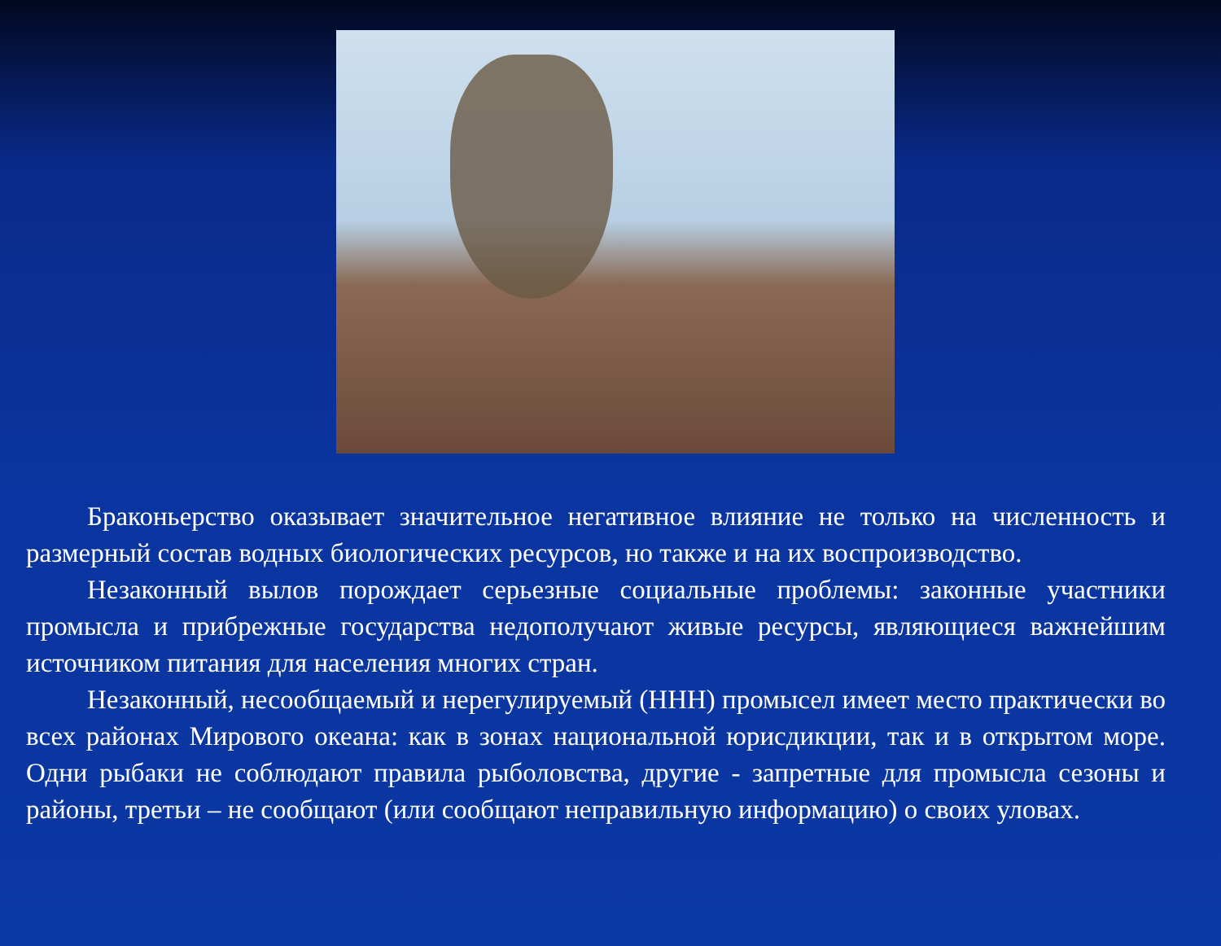Браконьерство оказывает значительное негативное влияние не только на численность и размерный состав водных биологических ресурсов, но также и на их воспроизводство.
Незаконный вылов порождает серьезные социальные проблемы: законные участники промысла и прибрежные государства недополучают живые ресурсы, являющиеся важнейшим источником питания для населения многих стран.
Незаконный, несообщаемый и нерегулируемый (ННН) промысел имеет место практически во всех районах Мирового океана: как в зонах национальной юрисдикции, так и в открытом море. Одни рыбаки не соблюдают правила рыболовства, другие - запретные для промысла сезоны и районы, третьи – не сообщают (или сообщают неправильную информацию) о своих уловах.